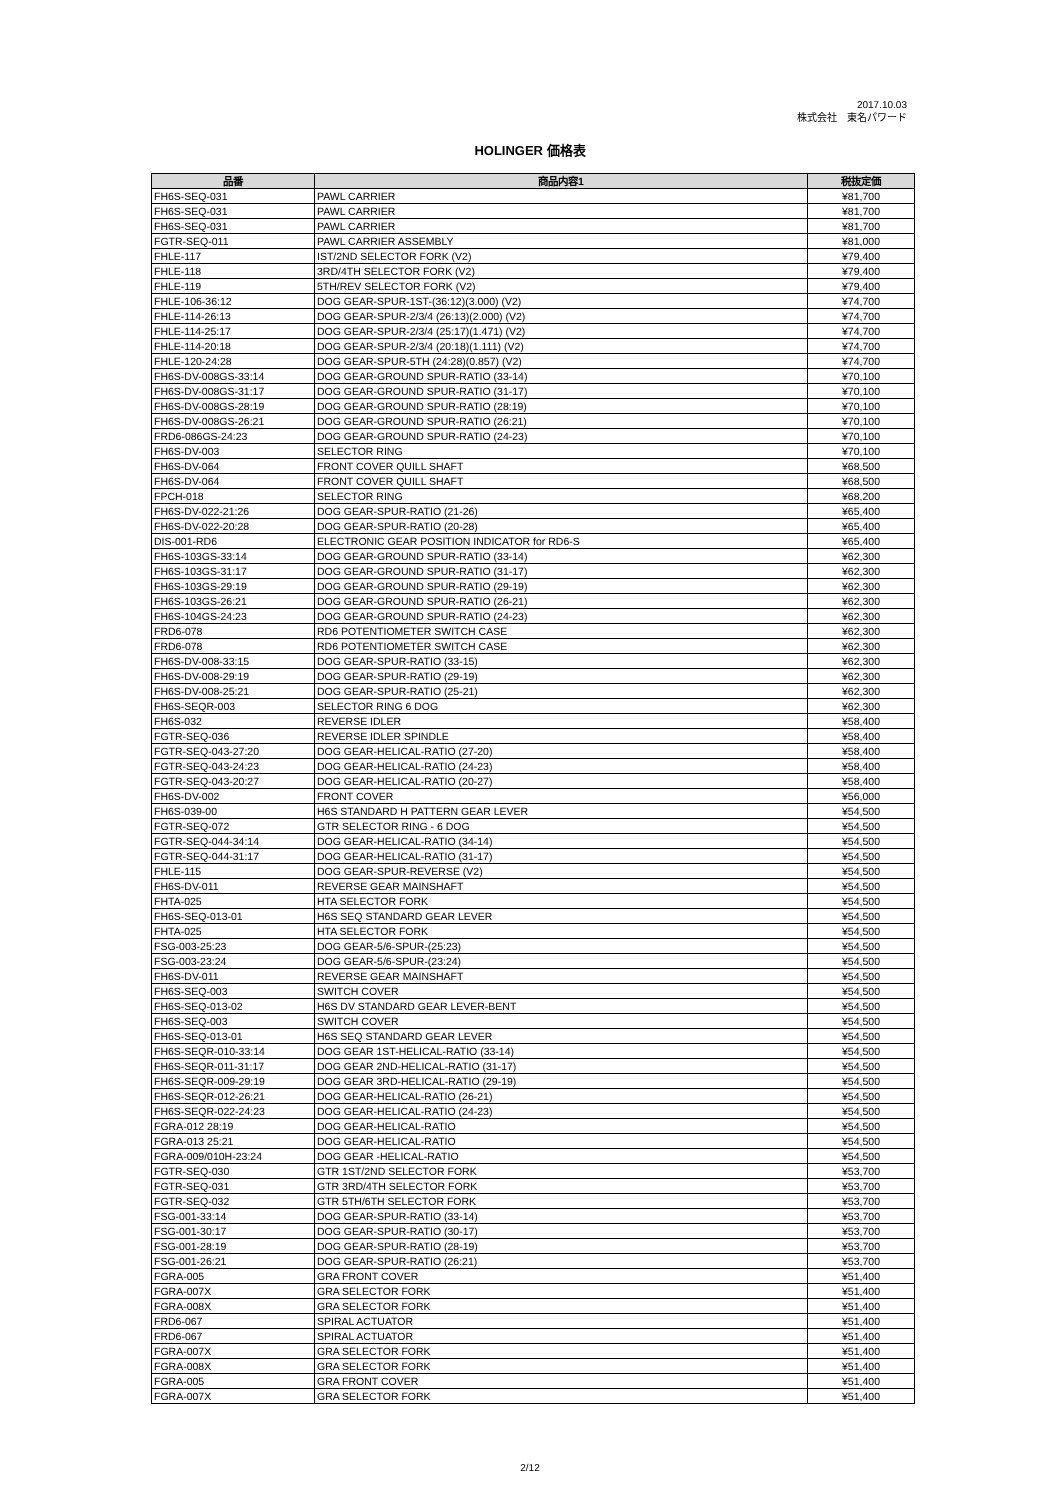2017.10.03
株式会社　東名パワード
HOLINGER 価格表
| 品番 | 商品内容1 | 税抜定価 |
| --- | --- | --- |
| FH6S-SEQ-031 | PAWL CARRIER | ¥81,700 |
| FH6S-SEQ-031 | PAWL CARRIER | ¥81,700 |
| FH6S-SEQ-031 | PAWL CARRIER | ¥81,700 |
| FGTR-SEQ-011 | PAWL CARRIER ASSEMBLY | ¥81,000 |
| FHLE-117 | IST/2ND SELECTOR FORK (V2) | ¥79,400 |
| FHLE-118 | 3RD/4TH SELECTOR FORK (V2) | ¥79,400 |
| FHLE-119 | 5TH/REV SELECTOR FORK (V2) | ¥79,400 |
| FHLE-106-36:12 | DOG GEAR-SPUR-1ST-(36:12)(3.000) (V2) | ¥74,700 |
| FHLE-114-26:13 | DOG GEAR-SPUR-2/3/4 (26:13)(2.000) (V2) | ¥74,700 |
| FHLE-114-25:17 | DOG GEAR-SPUR-2/3/4 (25:17)(1.471) (V2) | ¥74,700 |
| FHLE-114-20:18 | DOG GEAR-SPUR-2/3/4 (20:18)(1.111) (V2) | ¥74,700 |
| FHLE-120-24:28 | DOG GEAR-SPUR-5TH (24:28)(0.857) (V2) | ¥74,700 |
| FH6S-DV-008GS-33:14 | DOG GEAR-GROUND SPUR-RATIO (33-14) | ¥70,100 |
| FH6S-DV-008GS-31:17 | DOG GEAR-GROUND SPUR-RATIO (31-17) | ¥70,100 |
| FH6S-DV-008GS-28:19 | DOG GEAR-GROUND SPUR-RATIO (28:19) | ¥70,100 |
| FH6S-DV-008GS-26:21 | DOG GEAR-GROUND SPUR-RATIO (26:21) | ¥70,100 |
| FRD6-086GS-24:23 | DOG GEAR-GROUND SPUR-RATIO (24-23) | ¥70,100 |
| FH6S-DV-003 | SELECTOR RING | ¥70,100 |
| FH6S-DV-064 | FRONT COVER QUILL SHAFT | ¥68,500 |
| FH6S-DV-064 | FRONT COVER QUILL SHAFT | ¥68,500 |
| FPCH-018 | SELECTOR RING | ¥68,200 |
| FH6S-DV-022-21:26 | DOG GEAR-SPUR-RATIO (21-26) | ¥65,400 |
| FH6S-DV-022-20:28 | DOG GEAR-SPUR-RATIO (20-28) | ¥65,400 |
| DIS-001-RD6 | ELECTRONIC GEAR POSITION INDICATOR for RD6-S | ¥65,400 |
| FH6S-103GS-33:14 | DOG GEAR-GROUND SPUR-RATIO (33-14) | ¥62,300 |
| FH6S-103GS-31:17 | DOG GEAR-GROUND SPUR-RATIO (31-17) | ¥62,300 |
| FH6S-103GS-29:19 | DOG GEAR-GROUND SPUR-RATIO (29-19) | ¥62,300 |
| FH6S-103GS-26:21 | DOG GEAR-GROUND SPUR-RATIO (26-21) | ¥62,300 |
| FH6S-104GS-24:23 | DOG GEAR-GROUND SPUR-RATIO (24-23) | ¥62,300 |
| FRD6-078 | RD6 POTENTIOMETER SWITCH CASE | ¥62,300 |
| FRD6-078 | RD6 POTENTIOMETER SWITCH CASE | ¥62,300 |
| FH6S-DV-008-33:15 | DOG GEAR-SPUR-RATIO (33-15) | ¥62,300 |
| FH6S-DV-008-29:19 | DOG GEAR-SPUR-RATIO (29-19) | ¥62,300 |
| FH6S-DV-008-25:21 | DOG GEAR-SPUR-RATIO (25-21) | ¥62,300 |
| FH6S-SEQR-003 | SELECTOR RING 6 DOG | ¥62,300 |
| FH6S-032 | REVERSE IDLER | ¥58,400 |
| FGTR-SEQ-036 | REVERSE IDLER SPINDLE | ¥58,400 |
| FGTR-SEQ-043-27:20 | DOG GEAR-HELICAL-RATIO (27-20) | ¥58,400 |
| FGTR-SEQ-043-24:23 | DOG GEAR-HELICAL-RATIO (24-23) | ¥58,400 |
| FGTR-SEQ-043-20:27 | DOG GEAR-HELICAL-RATIO (20-27) | ¥58,400 |
| FH6S-DV-002 | FRONT COVER | ¥56,000 |
| FH6S-039-00 | H6S STANDARD H PATTERN GEAR LEVER | ¥54,500 |
| FGTR-SEQ-072 | GTR SELECTOR RING - 6 DOG | ¥54,500 |
| FGTR-SEQ-044-34:14 | DOG GEAR-HELICAL-RATIO (34-14) | ¥54,500 |
| FGTR-SEQ-044-31:17 | DOG GEAR-HELICAL-RATIO (31-17) | ¥54,500 |
| FHLE-115 | DOG GEAR-SPUR-REVERSE (V2) | ¥54,500 |
| FH6S-DV-011 | REVERSE GEAR MAINSHAFT | ¥54,500 |
| FHTA-025 | HTA SELECTOR FORK | ¥54,500 |
| FH6S-SEQ-013-01 | H6S SEQ STANDARD GEAR LEVER | ¥54,500 |
| FHTA-025 | HTA SELECTOR FORK | ¥54,500 |
| FSG-003-25:23 | DOG GEAR-5/6-SPUR-(25:23) | ¥54,500 |
| FSG-003-23:24 | DOG GEAR-5/6-SPUR-(23:24) | ¥54,500 |
| FH6S-DV-011 | REVERSE GEAR MAINSHAFT | ¥54,500 |
| FH6S-SEQ-003 | SWITCH COVER | ¥54,500 |
| FH6S-SEQ-013-02 | H6S DV STANDARD GEAR LEVER-BENT | ¥54,500 |
| FH6S-SEQ-003 | SWITCH COVER | ¥54,500 |
| FH6S-SEQ-013-01 | H6S SEQ STANDARD GEAR LEVER | ¥54,500 |
| FH6S-SEQR-010-33:14 | DOG GEAR 1ST-HELICAL-RATIO (33-14) | ¥54,500 |
| FH6S-SEQR-011-31:17 | DOG GEAR 2ND-HELICAL-RATIO (31-17) | ¥54,500 |
| FH6S-SEQR-009-29:19 | DOG GEAR 3RD-HELICAL-RATIO (29-19) | ¥54,500 |
| FH6S-SEQR-012-26:21 | DOG GEAR-HELICAL-RATIO (26-21) | ¥54,500 |
| FH6S-SEQR-022-24:23 | DOG GEAR-HELICAL-RATIO (24-23) | ¥54,500 |
| FGRA-012 28:19 | DOG GEAR-HELICAL-RATIO | ¥54,500 |
| FGRA-013 25:21 | DOG GEAR-HELICAL-RATIO | ¥54,500 |
| FGRA-009/010H-23:24 | DOG GEAR -HELICAL-RATIO | ¥54,500 |
| FGTR-SEQ-030 | GTR 1ST/2ND SELECTOR FORK | ¥53,700 |
| FGTR-SEQ-031 | GTR 3RD/4TH SELECTOR FORK | ¥53,700 |
| FGTR-SEQ-032 | GTR 5TH/6TH SELECTOR FORK | ¥53,700 |
| FSG-001-33:14 | DOG GEAR-SPUR-RATIO (33-14) | ¥53,700 |
| FSG-001-30:17 | DOG GEAR-SPUR-RATIO (30-17) | ¥53,700 |
| FSG-001-28:19 | DOG GEAR-SPUR-RATIO (28-19) | ¥53,700 |
| FSG-001-26:21 | DOG GEAR-SPUR-RATIO (26:21) | ¥53,700 |
| FGRA-005 | GRA FRONT COVER | ¥51,400 |
| FGRA-007X | GRA SELECTOR FORK | ¥51,400 |
| FGRA-008X | GRA SELECTOR FORK | ¥51,400 |
| FRD6-067 | SPIRAL ACTUATOR | ¥51,400 |
| FRD6-067 | SPIRAL ACTUATOR | ¥51,400 |
| FGRA-007X | GRA SELECTOR FORK | ¥51,400 |
| FGRA-008X | GRA SELECTOR FORK | ¥51,400 |
| FGRA-005 | GRA FRONT COVER | ¥51,400 |
| FGRA-007X | GRA SELECTOR FORK | ¥51,400 |
2/12